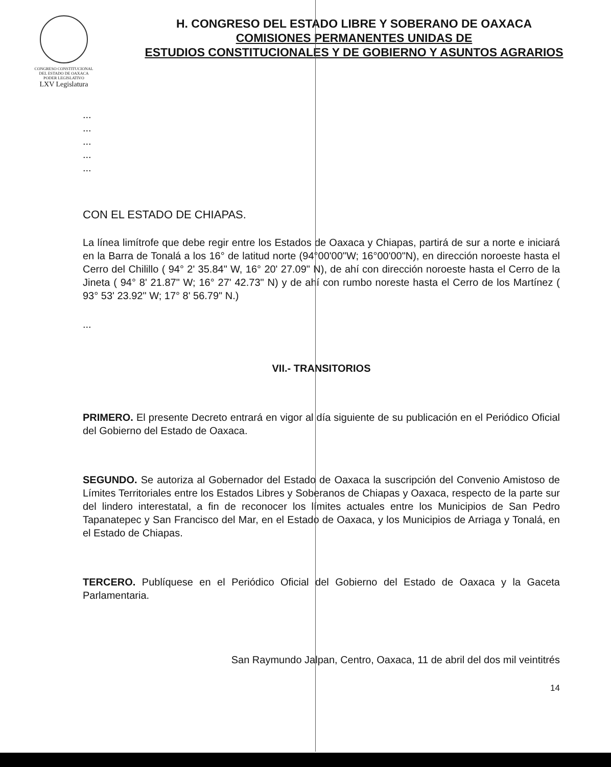CONGRESO CONSTITUCIONAL DEL ESTADO DE OAXACA
PODER LEGISLATIVO
LXV Legislatura
H. CONGRESO DEL ESTADO LIBRE Y SOBERANO DE OAXACA
COMISIONES PERMANENTES UNIDAS DE
ESTUDIOS CONSTITUCIONALES Y DE GOBIERNO Y ASUNTOS AGRARIOS
...
...
...
...
...
CON EL ESTADO DE CHIAPAS.
La línea limítrofe que debe regir entre los Estados de Oaxaca y Chiapas, partirá de sur a norte e iniciará en la Barra de Tonalá a los 16° de latitud norte (94°00'00"W; 16°00'00"N), en dirección noroeste hasta el Cerro del Chilillo ( 94° 2' 35.84" W, 16° 20' 27.09" N), de ahí con dirección noroeste hasta el Cerro de la Jineta ( 94° 8' 21.87" W; 16° 27' 42.73" N) y de ahí con rumbo noreste hasta el Cerro de los Martínez ( 93° 53' 23.92" W; 17° 8' 56.79" N.)
...
VII.- TRANSITORIOS
PRIMERO. El presente Decreto entrará en vigor al día siguiente de su publicación en el Periódico Oficial del Gobierno del Estado de Oaxaca.
SEGUNDO. Se autoriza al Gobernador del Estado de Oaxaca la suscripción del Convenio Amistoso de Límites Territoriales entre los Estados Libres y Soberanos de Chiapas y Oaxaca, respecto de la parte sur del lindero interestatal, a fin de reconocer los límites actuales entre los Municipios de San Pedro Tapanatepec y San Francisco del Mar, en el Estado de Oaxaca, y los Municipios de Arriaga y Tonalá, en el Estado de Chiapas.
TERCERO. Publíquese en el Periódico Oficial del Gobierno del Estado de Oaxaca y la Gaceta Parlamentaria.
San Raymundo Jalpan, Centro, Oaxaca, 11 de abril del dos mil veintitrés
14